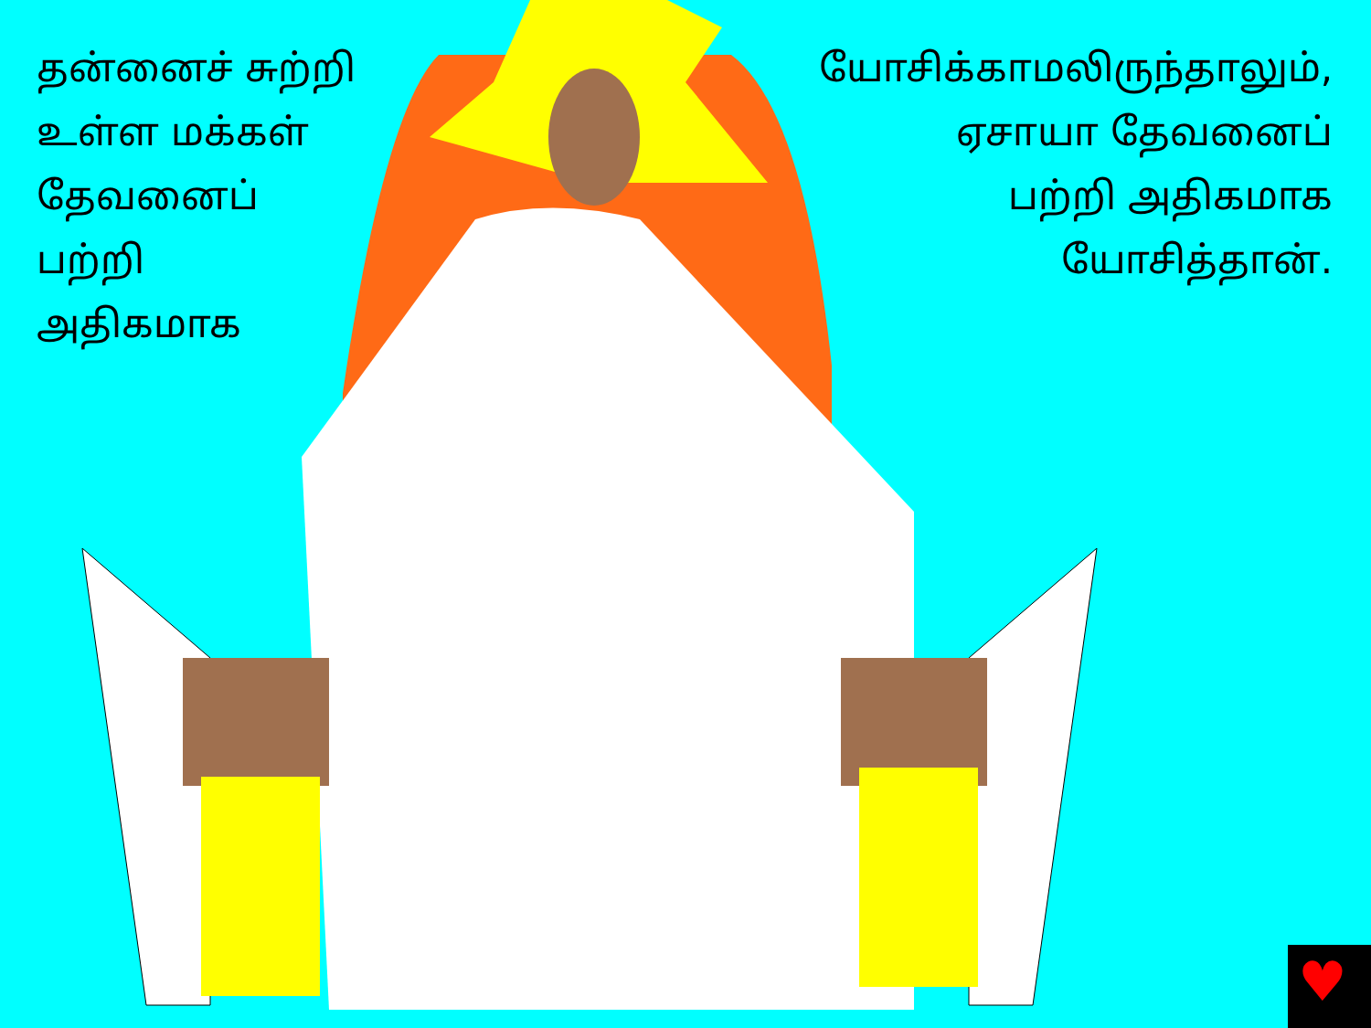♥
தன்னைச் சுற்றி
உள்ள மக்கள்
தேவனைப்
பற்றி
அதிகமாக
யோசிக்காமலிருந்தாலும்,
ஏசாயா தேவனைப்
பற்றி அதிகமாக
யோசித்தான்.